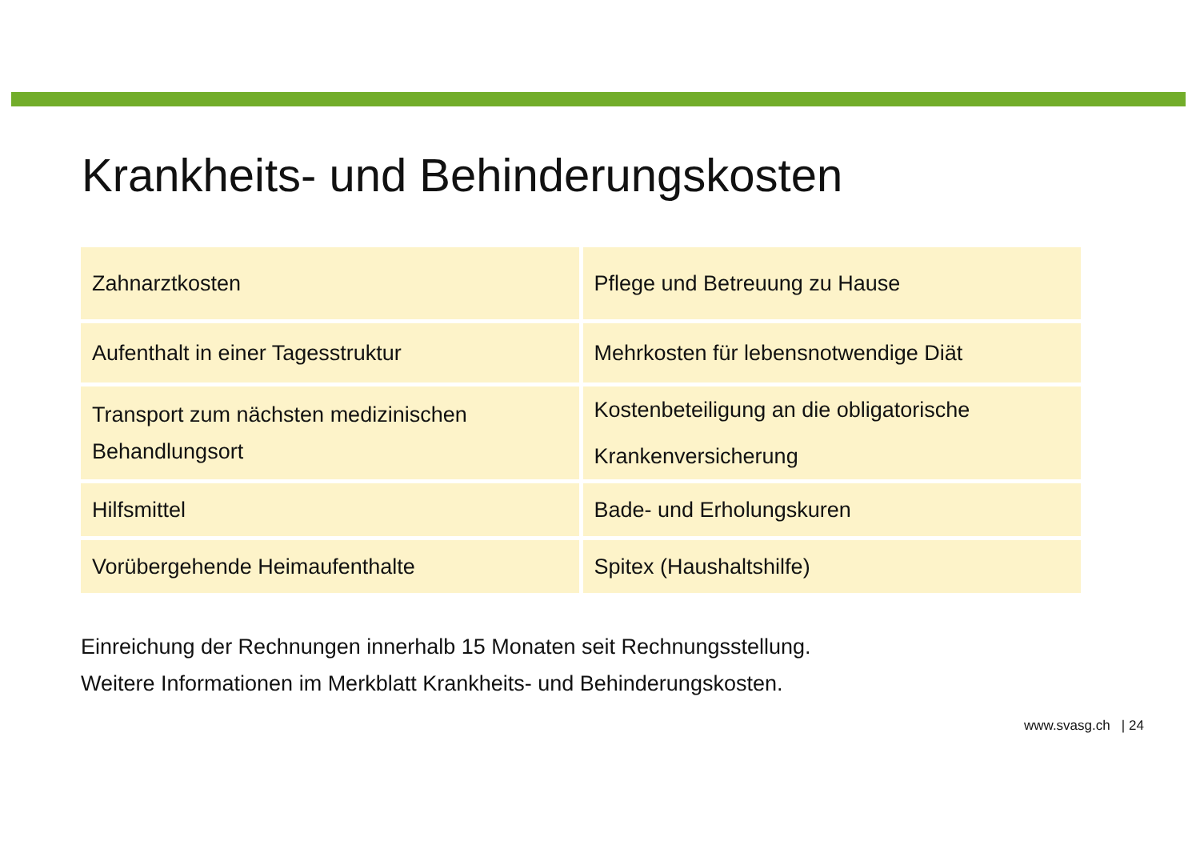Krankheits- und Behinderungskosten
| Zahnarztkosten | Pflege und Betreuung zu Hause |
| Aufenthalt in einer Tagesstruktur | Mehrkosten für lebensnotwendige Diät |
| Transport zum nächsten medizinischen Behandlungsort | Kostenbeteiligung an die obligatorische Krankenversicherung |
| Hilfsmittel | Bade- und Erholungskuren |
| Vorübergehende Heimaufenthalte | Spitex (Haushaltshilfe) |
Einreichung der Rechnungen innerhalb 15 Monaten seit Rechnungsstellung.
Weitere Informationen im Merkblatt Krankheits- und Behinderungskosten.
www.svasg.ch | 24